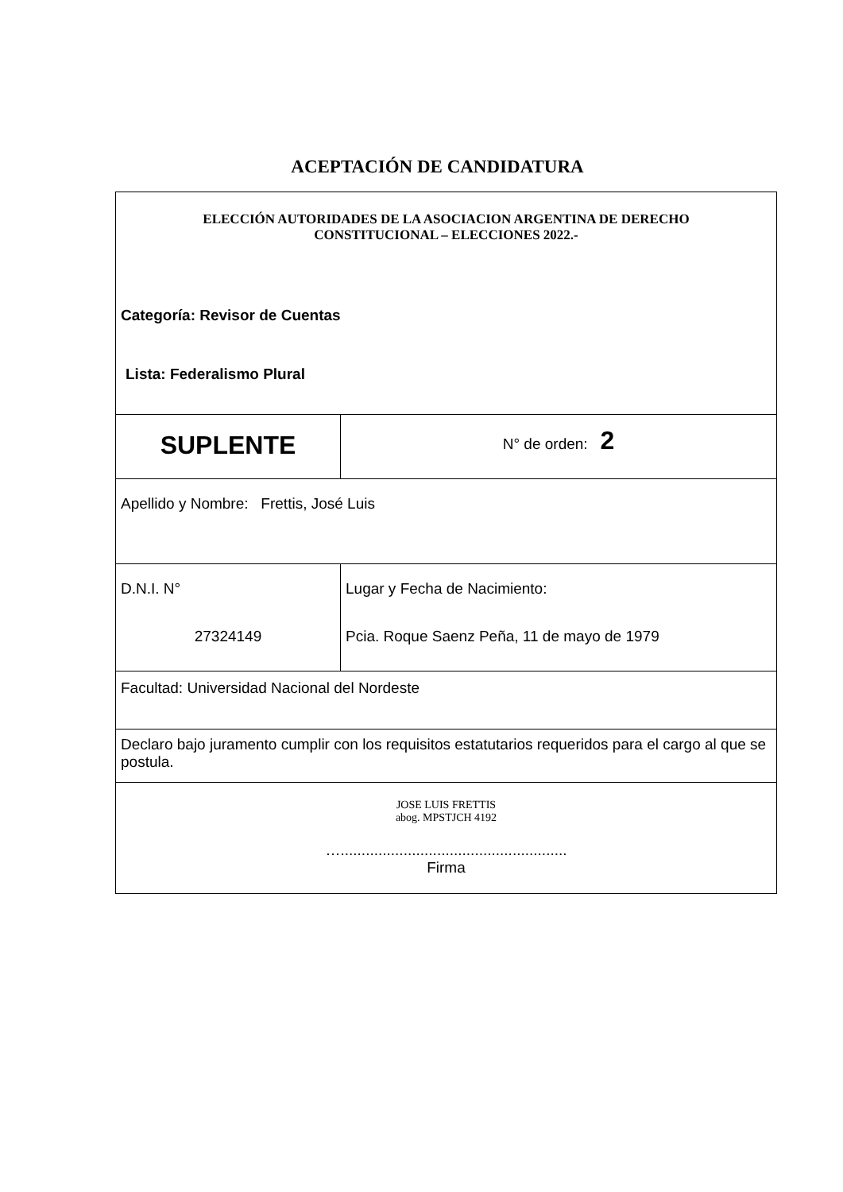ACEPTACIÓN DE CANDIDATURA
| ELECCIÓN AUTORIDADES DE LA ASOCIACION ARGENTINA DE DERECHO CONSTITUCIONAL – ELECCIONES 2022.- Categoría: Revisor de Cuentas Lista: Federalismo Plural | |
| SUPLENTE | N° de orden: 2 |
| Apellido y Nombre: Frettis, José Luis | |
| D.N.I. N° 27324149 | Lugar y Fecha de Nacimiento: Pcia. Roque Saenz Peña, 11 de mayo de 1979 |
| Facultad: Universidad Nacional del Nordeste | |
| Declaro bajo juramento cumplir con los requisitos estatutarios requeridos para el cargo al que se postula. | |
| JOSE LUIS FRETTIS abog. MPSTJCH 4192 …...................................................... Firma | |